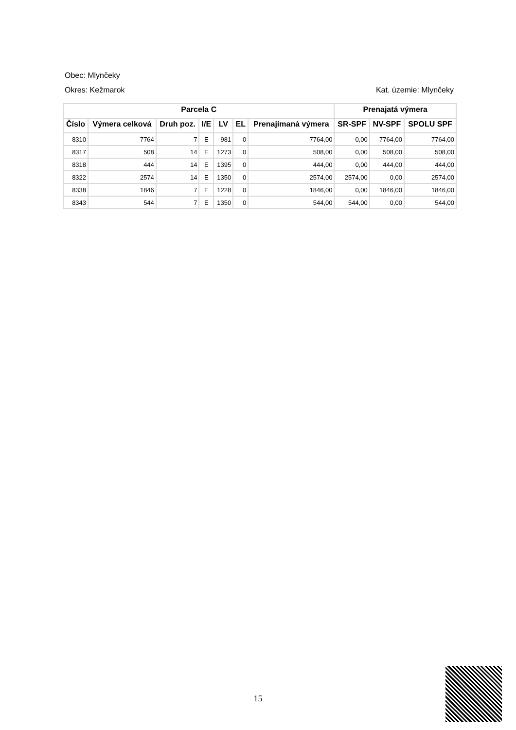Obec: Mlynčeky
Okres: Kežmarok Kat. územie: Mlynčeky
| Parcela C | | | | | | | Prenajatá výmera | | |
| --- | --- | --- | --- | --- | --- | --- | --- | --- | --- |
| Číslo | Výmera celková | Druh poz. | I/E | LV | EL | Prenajímaná výmera | SR-SPF | NV-SPF | SPOLU SPF |
| 8310 | 7764 | 7 | E | 981 | 0 | 7764,00 | 0,00 | 7764,00 | 7764,00 |
| 8317 | 508 | 14 | E | 1273 | 0 | 508,00 | 0,00 | 508,00 | 508,00 |
| 8318 | 444 | 14 | E | 1395 | 0 | 444,00 | 0,00 | 444,00 | 444,00 |
| 8322 | 2574 | 14 | E | 1350 | 0 | 2574,00 | 2574,00 | 0,00 | 2574,00 |
| 8338 | 1846 | 7 | E | 1228 | 0 | 1846,00 | 0,00 | 1846,00 | 1846,00 |
| 8343 | 544 | 7 | E | 1350 | 0 | 544,00 | 544,00 | 0,00 | 544,00 |
15